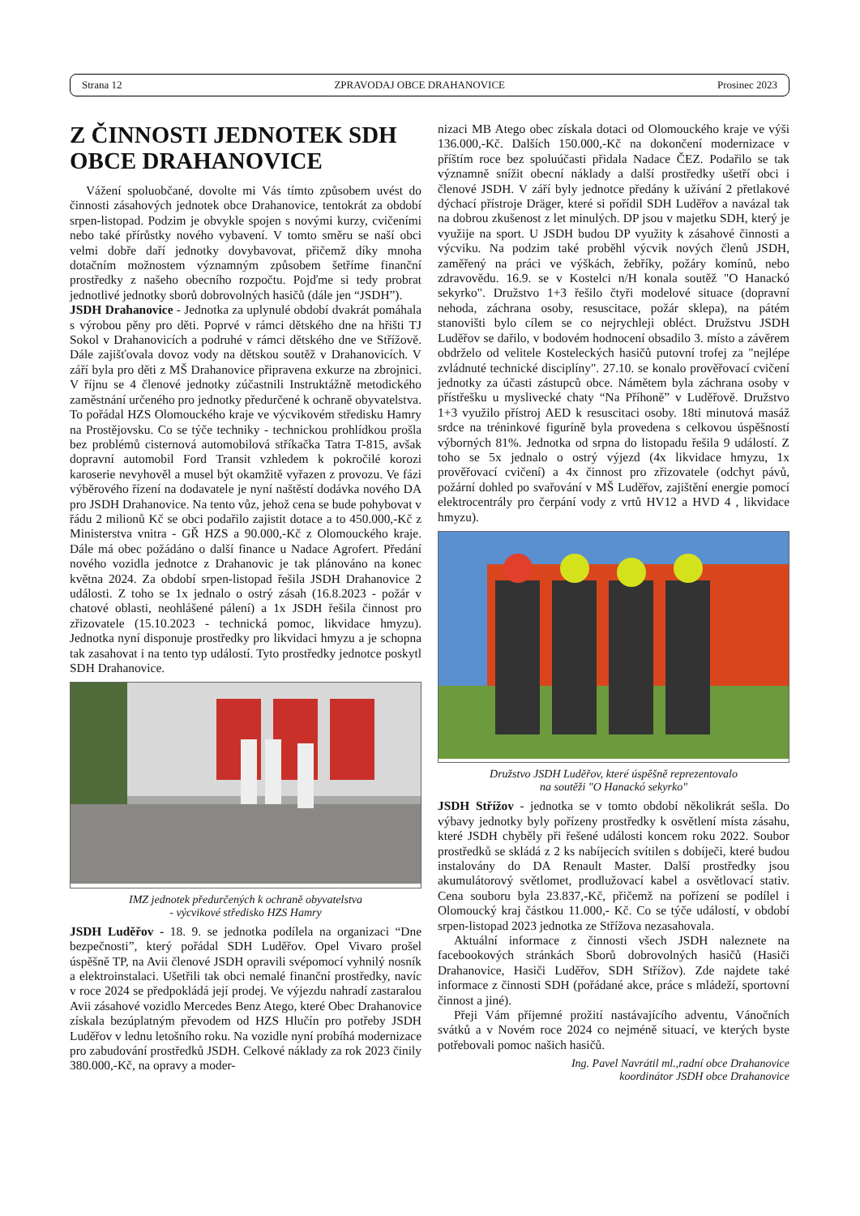Strana 12 ZPRAVODAJ OBCE DRAHANOVICE Prosinec 2023
Z ČINNOSTI JEDNOTEK SDH OBCE DRAHANOVICE
Vážení spoluobčané, dovolte mi Vás tímto způsobem uvést do činnosti zásahových jednotek obce Drahanovice, tentokrát za období srpen-listopad. Podzim je obvykle spojen s novými kurzy, cvičeními nebo také přírůstky nového vybavení. V tomto směru se naší obci velmi dobře daří jednotky dovybavovat, přičemž díky mnoha dotačním možnostem významným způsobem šetříme finanční prostředky z našeho obecního rozpočtu. Pojďme si tedy probrat jednotlivé jednotky sborů dobrovolných hasičů (dále jen “JSDH”).
JSDH Drahanovice - Jednotka za uplynulé období dvakrát pomáhala s výrobou pěny pro děti. Poprvé v rámci dětského dne na hřišti TJ Sokol v Drahanovicích a podruhé v rámci dětského dne ve Střížově. Dále zajišťovala dovoz vody na dětskou soutěž v Drahanovicích. V září byla pro děti z MŠ Drahanovice připravena exkurze na zbrojnici. V říjnu se 4 členové jednotky zúčastnili Instruktážně metodického zaměstnání určeného pro jednotky předurčené k ochraně obyvatelstva. To pořádal HZS Olomouckého kraje ve výcvikovém středisku Hamry na Prostějovsku. Co se týče techniky - technickou prohlídkou prošla bez problémů cisternová automobilová stříkačka Tatra T-815, avšak dopravní automobil Ford Transit vzhledem k pokročilé korozi karoserie nevyhověl a musel být okamžitě vyřazen z provozu. Ve fázi výběrového řízení na dodavatele je nyní naštěstí dodávka nového DA pro JSDH Drahanovice. Na tento vůz, jehož cena se bude pohybovat v řádu 2 milionů Kč se obci podařilo zajistit dotace a to 450.000,-Kč z Ministerstva vnitra - GŘ HZS a 90.000,-Kč z Olomouckého kraje. Dále má obec požádáno o další finance u Nadace Agrofert. Předání nového vozidla jednotce z Drahanovic je tak plánováno na konec května 2024. Za období srpen-listopad řešila JSDH Drahanovice 2 události. Z toho se 1x jednalo o ostrý zásah (16.8.2023 - požár v chatové oblasti, neohlášené pálení) a 1x JSDH řešila činnost pro zřizovatele (15.10.2023 - technická pomoc, likvidace hmyzu). Jednotka nyní disponuje prostředky pro likvidaci hmyzu a je schopna tak zasahovat i na tento typ událostí. Tyto prostředky jednotce poskytl SDH Drahanovice.
IMZ jednotek předurčených k ochraně obyvatelstva
- výcvikové středisko HZS Hamry
JSDH Luděřov - 18. 9. se jednotka podílela na organizaci “Dne bezpečnosti”, který pořádal SDH Luděřov. Opel Vivaro prošel úspěšně TP, na Avii členové JSDH opravili svépomocí vyhnilý nosník a elektroinstalaci. Ušetřili tak obci nemalé finanční prostředky, navíc v roce 2024 se předpokládá její prodej. Ve výjezdu nahradí zastaralou Avii zásahové vozidlo Mercedes Benz Atego, které Obec Drahanovice získala bezúplatným převodem od HZS Hlučín pro potřeby JSDH Luděřov v lednu letošního roku. Na vozidle nyní probíhá modernizace pro zabudování prostředků JSDH. Celkové náklady za rok 2023 činily 380.000,-Kč, na opravy a moder-
nizaci MB Atego obec získala dotaci od Olomouckého kraje ve výši 136.000,-Kč. Dalších 150.000,-Kč na dokončení modernizace v příštím roce bez spoluúčasti přidala Nadace ČEZ. Podařilo se tak významně snížit obecní náklady a další prostředky ušetří obci i členové JSDH. V září byly jednotce předány k užívání 2 přetlakové dýchací přístroje Dräger, které si pořídil SDH Luděřov a navázal tak na dobrou zkušenost z let minulých. DP jsou v majetku SDH, který je využije na sport. U JSDH budou DP využity k zásahové činnosti a výcviku. Na podzim také proběhl výcvik nových členů JSDH, zaměřený na práci ve výškách, žebříky, požáry komínů, nebo zdravovědu. 16.9. se v Kostelci n/H konala soutěž "O Hanackó sekyrko". Družstvo 1+3 řešilo čtyři modelové situace (dopravní nehoda, záchrana osoby, resuscitace, požár sklepa), na pátém stanovišti bylo cílem se co nejrychleji obléct. Družstvu JSDH Luděřov se dařilo, v bodovém hodnocení obsadilo 3. místo a závěrem obdrželo od velitele Kosteleckých hasičů putovní trofej za "nejlépe zvládnuté technické disciplíny". 27.10. se konalo prověřovací cvičení jednotky za účasti zástupců obce. Námětem byla záchrana osoby v přístřešku u myslivecké chaty “Na Příhoně” v Luděřově. Družstvo 1+3 využilo přístroj AED k resuscitaci osoby. 18ti minutová masáž srdce na tréninkové figuríně byla provedena s celkovou úspěšností výborných 81%. Jednotka od srpna do listopadu řešila 9 událostí. Z toho se 5x jednalo o ostrý výjezd (4x likvidace hmyzu, 1x prověřovací cvičení) a 4x činnost pro zřizovatele (odchyt pávů, požární dohled po svařování v MŠ Luděřov, zajištění energie pomocí elektrocentrály pro čerpání vody z vrtů HV12 a HVD 4 , likvidace hmyzu).
Družstvo JSDH Luděřov, které úspěšně reprezentovalo
na soutěži "O Hanackó sekyrko"
JSDH Střížov - jednotka se v tomto období několikrát sešla. Do výbavy jednotky byly pořízeny prostředky k osvětlení místa zásahu, které JSDH chyběly při řešené události koncem roku 2022. Soubor prostředků se skládá z 2 ks nabíjecích svítilen s dobíječi, které budou instalovány do DA Renault Master. Další prostředky jsou akumulátorový světlomet, prodlužovací kabel a osvětlovací stativ. Cena souboru byla 23.837,-Kč, přičemž na pořízení se podílel i Olomoucký kraj částkou 11.000,- Kč. Co se týče událostí, v období srpen-listopad 2023 jednotka ze Střížova nezasahovala.
Aktuální informace z činnosti všech JSDH naleznete na facebookových stránkách Sborů dobrovolných hasičů (Hasiči Drahanovice, Hasiči Luděřov, SDH Střížov). Zde najdete také informace z činnosti SDH (pořádané akce, práce s mládeží, sportovní činnost a jiné).
Přeji Vám příjemné prožití nastávajícího adventu, Vánočních svátků a v Novém roce 2024 co nejméně situací, ve kterých byste potřebovali pomoc našich hasičů.
Ing. Pavel Navrátil ml.,radní obce Drahanovice
koordinátor JSDH obce Drahanovice